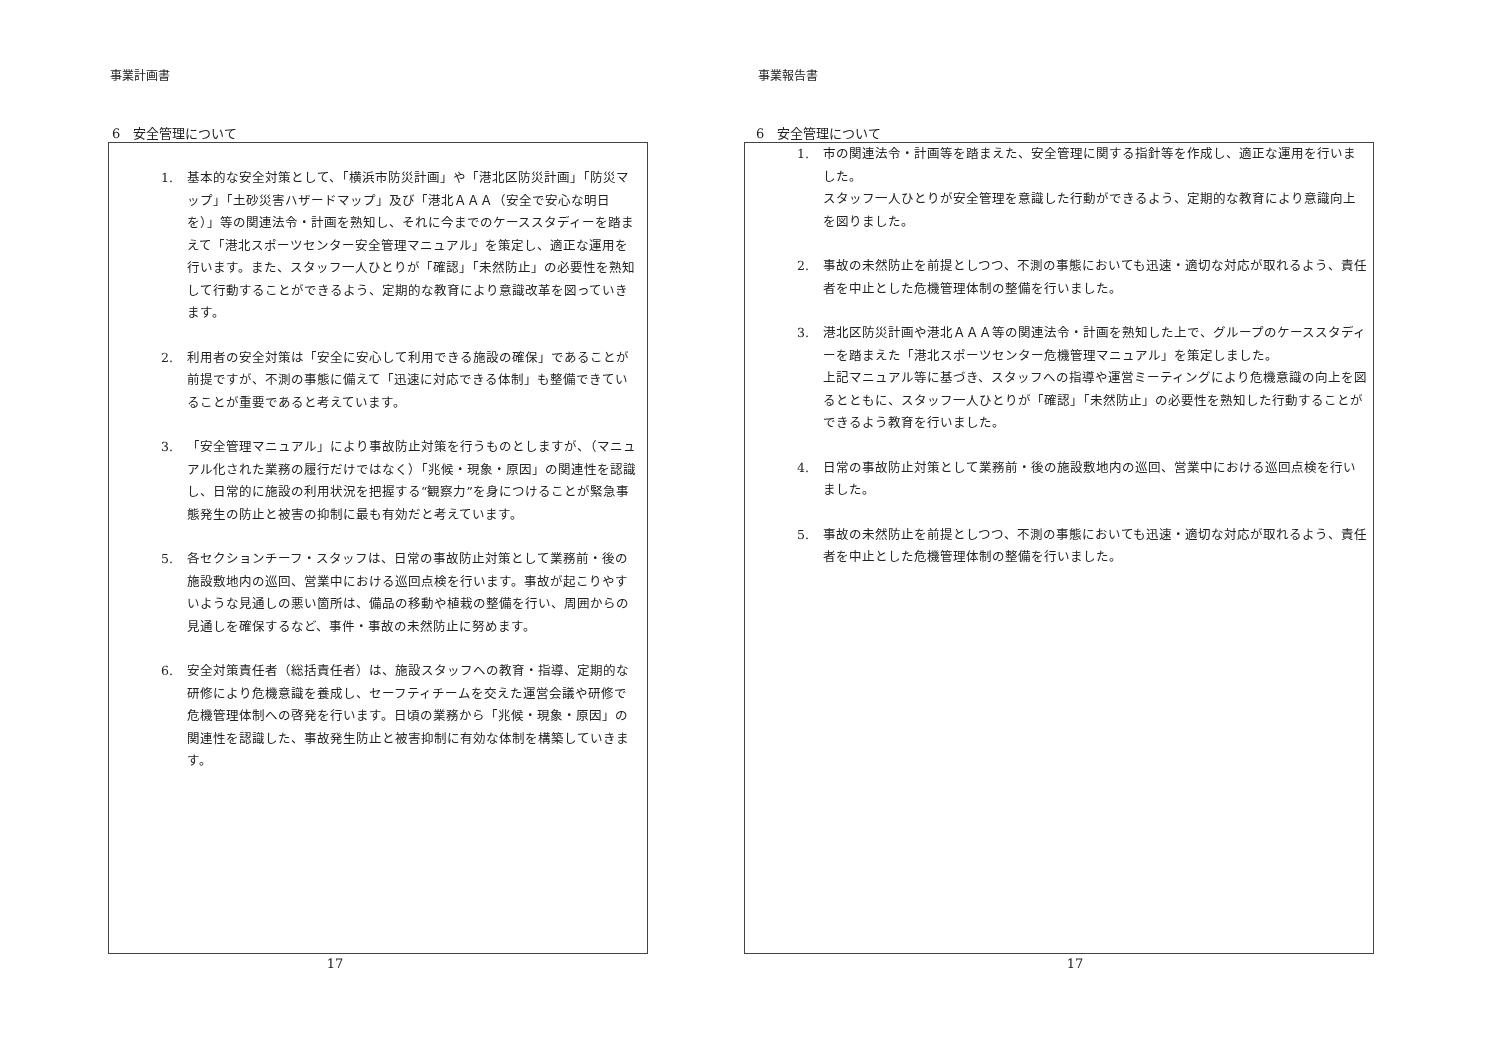事業計画書
6　安全管理について
1. 基本的な安全対策として、「横浜市防災計画」や「港北区防災計画」「防災マップ」「土砂災害ハザードマップ」及び「港北ＡＡＡ（安全で安心な明日を）」等の関連法令・計画を熟知し、それに今までのケーススタディーを踏まえて「港北スポーツセンター安全管理マニュアル」を策定し、適正な運用を行います。また、スタッフ一人ひとりが「確認」「未然防止」の必要性を熟知して行動することができるよう、定期的な教育により意識改革を図っていきます。
2. 利用者の安全対策は「安全に安心して利用できる施設の確保」であることが前提ですが、不測の事態に備えて「迅速に対応できる体制」も整備できていることが重要であると考えています。
3. 「安全管理マニュアル」により事故防止対策を行うものとしますが、（マニュアル化された業務の履行だけではなく）「兆候・現象・原因」の関連性を認識し、日常的に施設の利用状況を把握する“観察力”を身につけることが緊急事態発生の防止と被害の抑制に最も有効だと考えています。
5. 各セクションチーフ・スタッフは、日常の事故防止対策として業務前・後の施設敷地内の巡回、営業中における巡回点検を行います。事故が起こりやすいような見通しの悪い箇所は、備品の移動や植栽の整備を行い、周囲からの見通しを確保するなど、事件・事故の未然防止に努めます。
6. 安全対策責任者（総括責任者）は、施設スタッフへの教育・指導、定期的な研修により危機意識を養成し、セーフティチームを交えた運営会議や研修で危機管理体制への啓発を行います。日頃の業務から「兆候・現象・原因」の関連性を認識した、事故発生防止と被害抑制に有効な体制を構築していきます。
17
事業報告書
6　安全管理について
1. 市の関連法令・計画等を踏まえた、安全管理に関する指針等を作成し、適正な運用を行いました。
スタッフ一人ひとりが安全管理を意識した行動ができるよう、定期的な教育により意識向上を図りました。
2. 事故の未然防止を前提としつつ、不測の事態においても迅速・適切な対応が取れるよう、責任者を中止とした危機管理体制の整備を行いました。
3. 港北区防災計画や港北ＡＡＡ等の関連法令・計画を熟知した上で、グループのケーススタディーを踏まえた「港北スポーツセンター危機管理マニュアル」を策定しました。
上記マニュアル等に基づき、スタッフへの指導や運営ミーティングにより危機意識の向上を図るとともに、スタッフ一人ひとりが「確認」「未然防止」の必要性を熟知した行動することができるよう教育を行いました。
4. 日常の事故防止対策として業務前・後の施設敷地内の巡回、営業中における巡回点検を行いました。
5. 事故の未然防止を前提としつつ、不測の事態においても迅速・適切な対応が取れるよう、責任者を中止とした危機管理体制の整備を行いました。
17